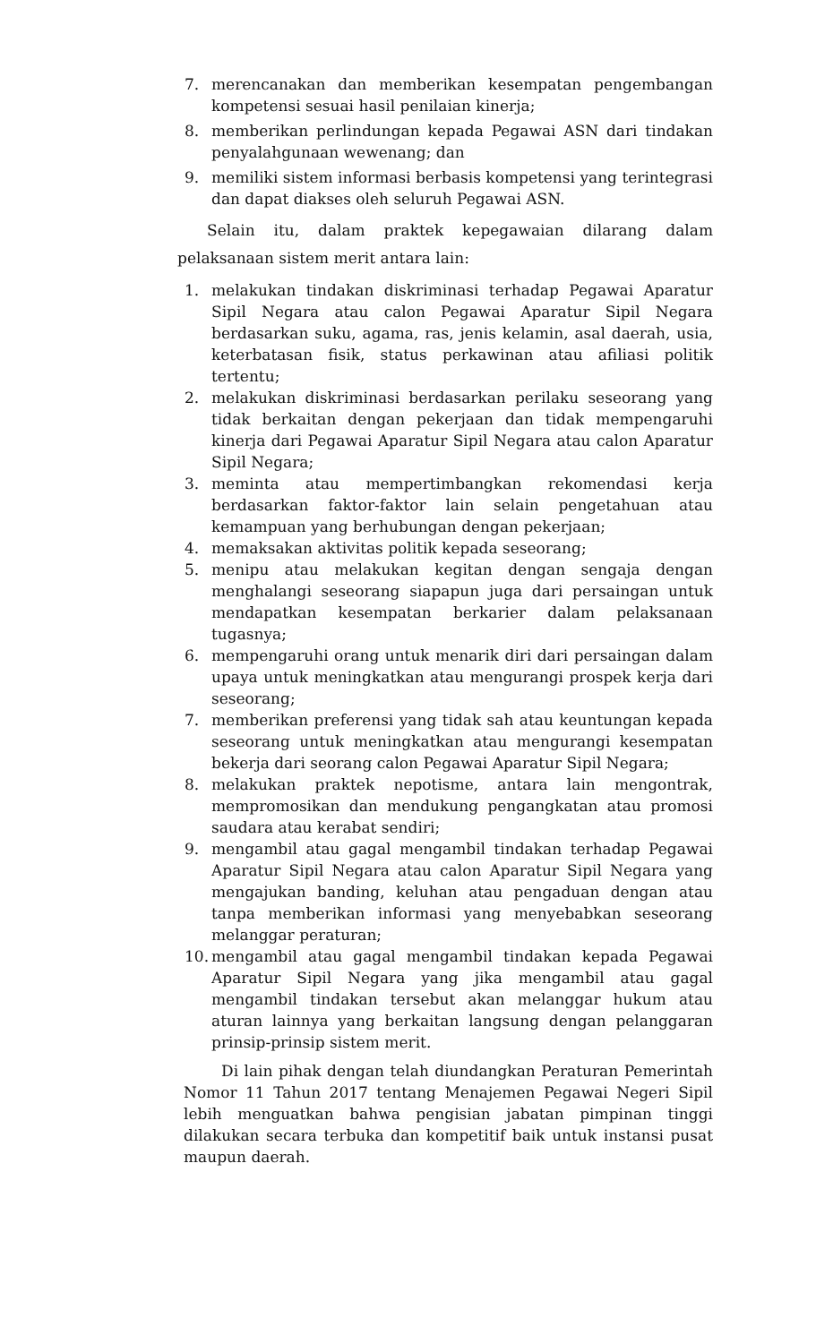7. merencanakan dan memberikan kesempatan pengembangan kompetensi sesuai hasil penilaian kinerja;
8. memberikan perlindungan kepada Pegawai ASN dari tindakan penyalahgunaan wewenang; dan
9. memiliki sistem informasi berbasis kompetensi yang terintegrasi dan dapat diakses oleh seluruh Pegawai ASN.
Selain itu, dalam praktek kepegawaian dilarang dalam pelaksanaan sistem merit antara lain:
1. melakukan tindakan diskriminasi terhadap Pegawai Aparatur Sipil Negara atau calon Pegawai Aparatur Sipil Negara berdasarkan suku, agama, ras, jenis kelamin, asal daerah, usia, keterbatasan fisik, status perkawinan atau afiliasi politik tertentu;
2. melakukan diskriminasi berdasarkan perilaku seseorang yang tidak berkaitan dengan pekerjaan dan tidak mempengaruhi kinerja dari Pegawai Aparatur Sipil Negara atau calon Aparatur Sipil Negara;
3. meminta atau mempertimbangkan rekomendasi kerja berdasarkan faktor-faktor lain selain pengetahuan atau kemampuan yang berhubungan dengan pekerjaan;
4. memaksakan aktivitas politik kepada seseorang;
5. menipu atau melakukan kegitan dengan sengaja dengan menghalangi seseorang siapapun juga dari persaingan untuk mendapatkan kesempatan berkarier dalam pelaksanaan tugasnya;
6. mempengaruhi orang untuk menarik diri dari persaingan dalam upaya untuk meningkatkan atau mengurangi prospek kerja dari seseorang;
7. memberikan preferensi yang tidak sah atau keuntungan kepada seseorang untuk meningkatkan atau mengurangi kesempatan bekerja dari seorang calon Pegawai Aparatur Sipil Negara;
8. melakukan praktek nepotisme, antara lain mengontrak, mempromosikan dan mendukung pengangkatan atau promosi saudara atau kerabat sendiri;
9. mengambil atau gagal mengambil tindakan terhadap Pegawai Aparatur Sipil Negara atau calon Aparatur Sipil Negara yang mengajukan banding, keluhan atau pengaduan dengan atau tanpa memberikan informasi yang menyebabkan seseorang melanggar peraturan;
10. mengambil atau gagal mengambil tindakan kepada Pegawai Aparatur Sipil Negara yang jika mengambil atau gagal mengambil tindakan tersebut akan melanggar hukum atau aturan lainnya yang berkaitan langsung dengan pelanggaran prinsip-prinsip sistem merit.
Di lain pihak dengan telah diundangkan Peraturan Pemerintah Nomor 11 Tahun 2017 tentang Menajemen Pegawai Negeri Sipil lebih menguatkan bahwa pengisian jabatan pimpinan tinggi dilakukan secara terbuka dan kompetitif baik untuk instansi pusat maupun daerah.